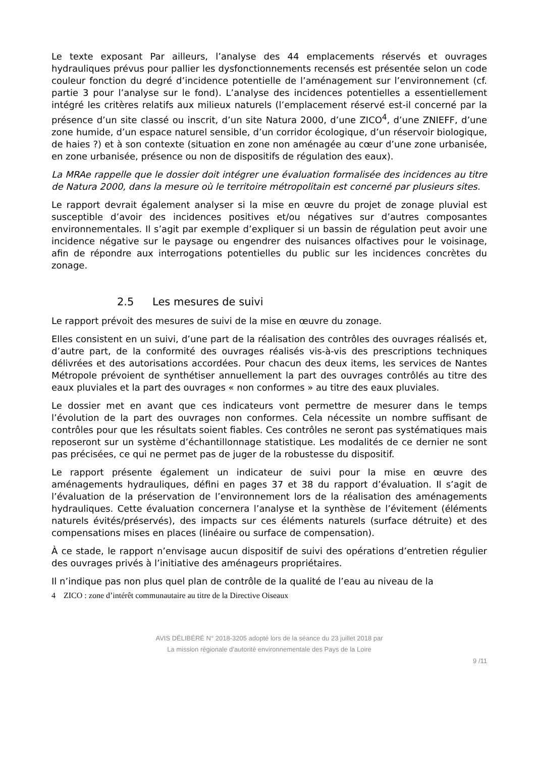Le texte exposant Par ailleurs, l’analyse des 44 emplacements réservés et ouvrages hydrauliques prévus pour pallier les dysfonctionnements recensés est présentée selon un code couleur fonction du degré d’incidence potentielle de l’aménagement sur l’environnement (cf. partie 3 pour l’analyse sur le fond). L’analyse des incidences potentielles a essentiellement intégré les critères relatifs aux milieux naturels (l’emplacement réservé est-il concerné par la présence d’un site classé ou inscrit, d’un site Natura 2000, d’une ZICO<sup>4</sup>, d’une ZNIEFF, d’une zone humide, d’un espace naturel sensible, d’un corridor écologique, d’un réservoir biologique, de haies ?) et à son contexte (situation en zone non aménagée au cœur d’une zone urbanisée, en zone urbanisée, présence ou non de dispositifs de régulation des eaux).
La MRAe rappelle que le dossier doit intégrer une évaluation formalisée des incidences au titre de Natura 2000, dans la mesure où le territoire métropolitain est concerné par plusieurs sites.
Le rapport devrait également analyser si la mise en œuvre du projet de zonage pluvial est susceptible d’avoir des incidences positives et/ou négatives sur d’autres composantes environnementales. Il s’agit par exemple d’expliquer si un bassin de régulation peut avoir une incidence négative sur le paysage ou engendrer des nuisances olfactives pour le voisinage, afin de répondre aux interrogations potentielles du public sur les incidences concrètes du zonage.
2.5 Les mesures de suivi
Le rapport prévoit des mesures de suivi de la mise en œuvre du zonage.
Elles consistent en un suivi, d’une part de la réalisation des contrôles des ouvrages réalisés et, d’autre part, de la conformité des ouvrages réalisés vis-à-vis des prescriptions techniques délivrées et des autorisations accordées. Pour chacun des deux items, les services de Nantes Métropole prévoient de synthétiser annuellement la part des ouvrages contrôlés au titre des eaux pluviales et la part des ouvrages « non conformes » au titre des eaux pluviales.
Le dossier met en avant que ces indicateurs vont permettre de mesurer dans le temps l’évolution de la part des ouvrages non conformes. Cela nécessite un nombre suffisant de contrôles pour que les résultats soient fiables. Ces contrôles ne seront pas systématiques mais reposeront sur un système d’échantillonnage statistique. Les modalités de ce dernier ne sont pas précisées, ce qui ne permet pas de juger de la robustesse du dispositif.
Le rapport présente également un indicateur de suivi pour la mise en œuvre des aménagements hydrauliques, défini en pages 37 et 38 du rapport d’évaluation. Il s’agit de l’évaluation de la préservation de l’environnement lors de la réalisation des aménagements hydrauliques. Cette évaluation concernera l’analyse et la synthèse de l’évitement (éléments naturels évités/préservés), des impacts sur ces éléments naturels (surface détruite) et des compensations mises en places (linéaire ou surface de compensation).
À ce stade, le rapport n’envisage aucun dispositif de suivi des opérations d’entretien régulier des ouvrages privés à l’initiative des aménageurs propriétaires.
Il n’indique pas non plus quel plan de contrôle de la qualité de l’eau au niveau de la
4 ZICO : zone d’intérêt communautaire au titre de la Directive Oiseaux
AVIS DÉLIBÉRÉ N° 2018-3205 adopté lors de la séance du 23 juillet 2018 par
La mission régionale d’autorité environnementale des Pays de la Loire
9 /11